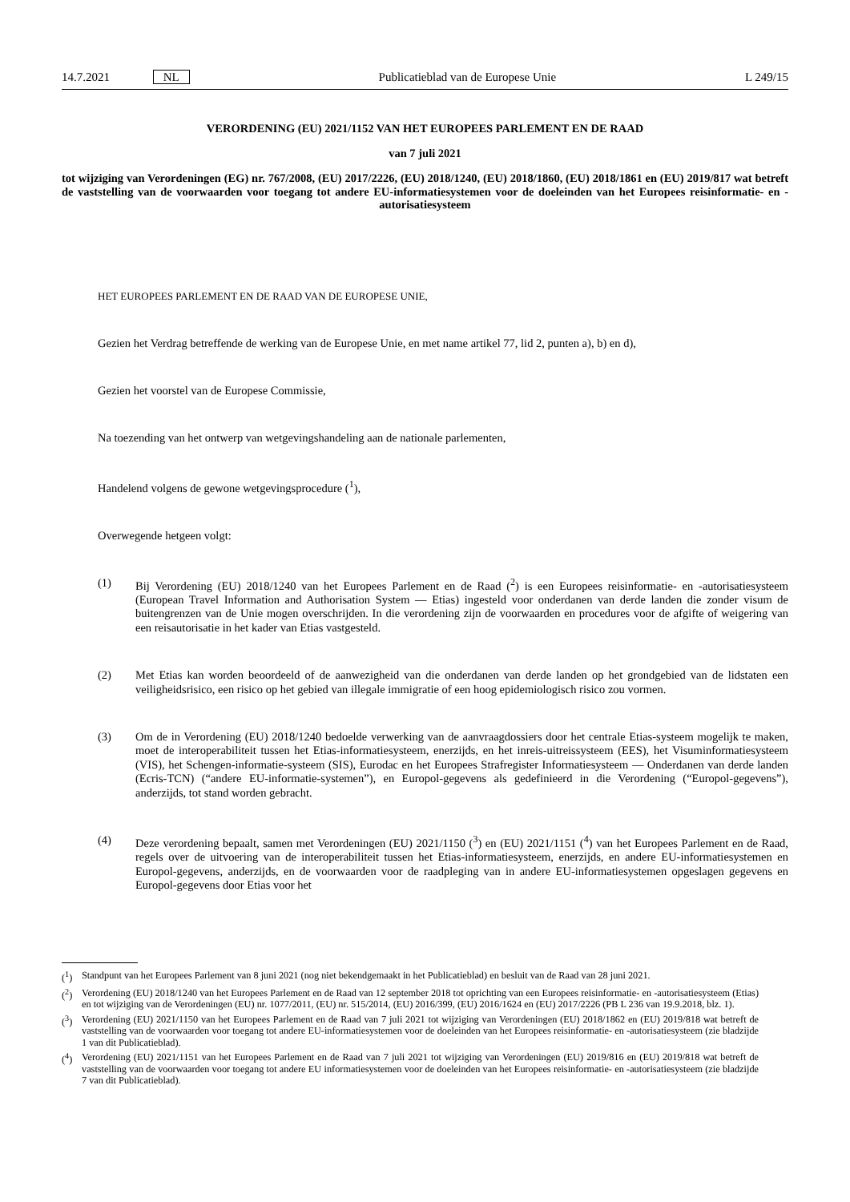14.7.2021 NL Publicatieblad van de Europese Unie L 249/15
VERORDENING (EU) 2021/1152 VAN HET EUROPEES PARLEMENT EN DE RAAD
van 7 juli 2021
tot wijziging van Verordeningen (EG) nr. 767/2008, (EU) 2017/2226, (EU) 2018/1240, (EU) 2018/1860, (EU) 2018/1861 en (EU) 2019/817 wat betreft de vaststelling van de voorwaarden voor toegang tot andere EU-informatiesystemen voor de doeleinden van het Europees reisinformatie- en -autorisatiesysteem
HET EUROPEES PARLEMENT EN DE RAAD VAN DE EUROPESE UNIE,
Gezien het Verdrag betreffende de werking van de Europese Unie, en met name artikel 77, lid 2, punten a), b) en d),
Gezien het voorstel van de Europese Commissie,
Na toezending van het ontwerp van wetgevingshandeling aan de nationale parlementen,
Handelend volgens de gewone wetgevingsprocedure (<sup>1</sup>),
Overwegende hetgeen volgt:
(1) Bij Verordening (EU) 2018/1240 van het Europees Parlement en de Raad (<sup>2</sup>) is een Europees reisinformatie- en -autorisatiesysteem (European Travel Information and Authorisation System — Etias) ingesteld voor onderdanen van derde landen die zonder visum de buitengrenzen van de Unie mogen overschrijden. In die verordening zijn de voorwaarden en procedures voor de afgifte of weigering van een reisautorisatie in het kader van Etias vastgesteld.
(2) Met Etias kan worden beoordeeld of de aanwezigheid van die onderdanen van derde landen op het grondgebied van de lidstaten een veiligheidsrisico, een risico op het gebied van illegale immigratie of een hoog epidemiologisch risico zou vormen.
(3) Om de in Verordening (EU) 2018/1240 bedoelde verwerking van de aanvraagdossiers door het centrale Etias-systeem mogelijk te maken, moet de interoperabiliteit tussen het Etias-informatiesysteem, enerzijds, en het inreis-uitreissysteem (EES), het Visuminformatiesysteem (VIS), het Schengen-informatie-systeem (SIS), Eurodac en het Europees Strafregister Informatiesysteem — Onderdanen van derde landen (Ecris-TCN) (“andere EU-informatie-systemen”), en Europol-gegevens als gedefinieerd in die Verordening (“Europol-gegevens”), anderzijds, tot stand worden gebracht.
(4) Deze verordening bepaalt, samen met Verordeningen (EU) 2021/1150 (<sup>3</sup>) en (EU) 2021/1151 (<sup>4</sup>) van het Europees Parlement en de Raad, regels over de uitvoering van de interoperabiliteit tussen het Etias-informatiesysteem, enerzijds, en andere EU-informatiesystemen en Europol-gegevens, anderzijds, en de voorwaarden voor de raadpleging van in andere EU-informatiesystemen opgeslagen gegevens en Europol-gegevens door Etias voor het
(<sup>1</sup>) Standpunt van het Europees Parlement van 8 juni 2021 (nog niet bekendgemaakt in het Publicatieblad) en besluit van de Raad van 28 juni 2021.
(<sup>2</sup>) Verordening (EU) 2018/1240 van het Europees Parlement en de Raad van 12 september 2018 tot oprichting van een Europees reisinformatie- en -autorisatiesysteem (Etias) en tot wijziging van de Verordeningen (EU) nr. 1077/2011, (EU) nr. 515/2014, (EU) 2016/399, (EU) 2016/1624 en (EU) 2017/2226 (PB L 236 van 19.9.2018, blz. 1).
(<sup>3</sup>) Verordening (EU) 2021/1150 van het Europees Parlement en de Raad van 7 juli 2021 tot wijziging van Verordeningen (EU) 2018/1862 en (EU) 2019/818 wat betreft de vaststelling van de voorwaarden voor toegang tot andere EU-informatiesystemen voor de doeleinden van het Europees reisinformatie- en -autorisatiesysteem (zie bladzijde 1 van dit Publicatieblad).
(<sup>4</sup>) Verordening (EU) 2021/1151 van het Europees Parlement en de Raad van 7 juli 2021 tot wijziging van Verordeningen (EU) 2019/816 en (EU) 2019/818 wat betreft de vaststelling van de voorwaarden voor toegang tot andere EU informatiesystemen voor de doeleinden van het Europees reisinformatie- en -autorisatiesysteem (zie bladzijde 7 van dit Publicatieblad).